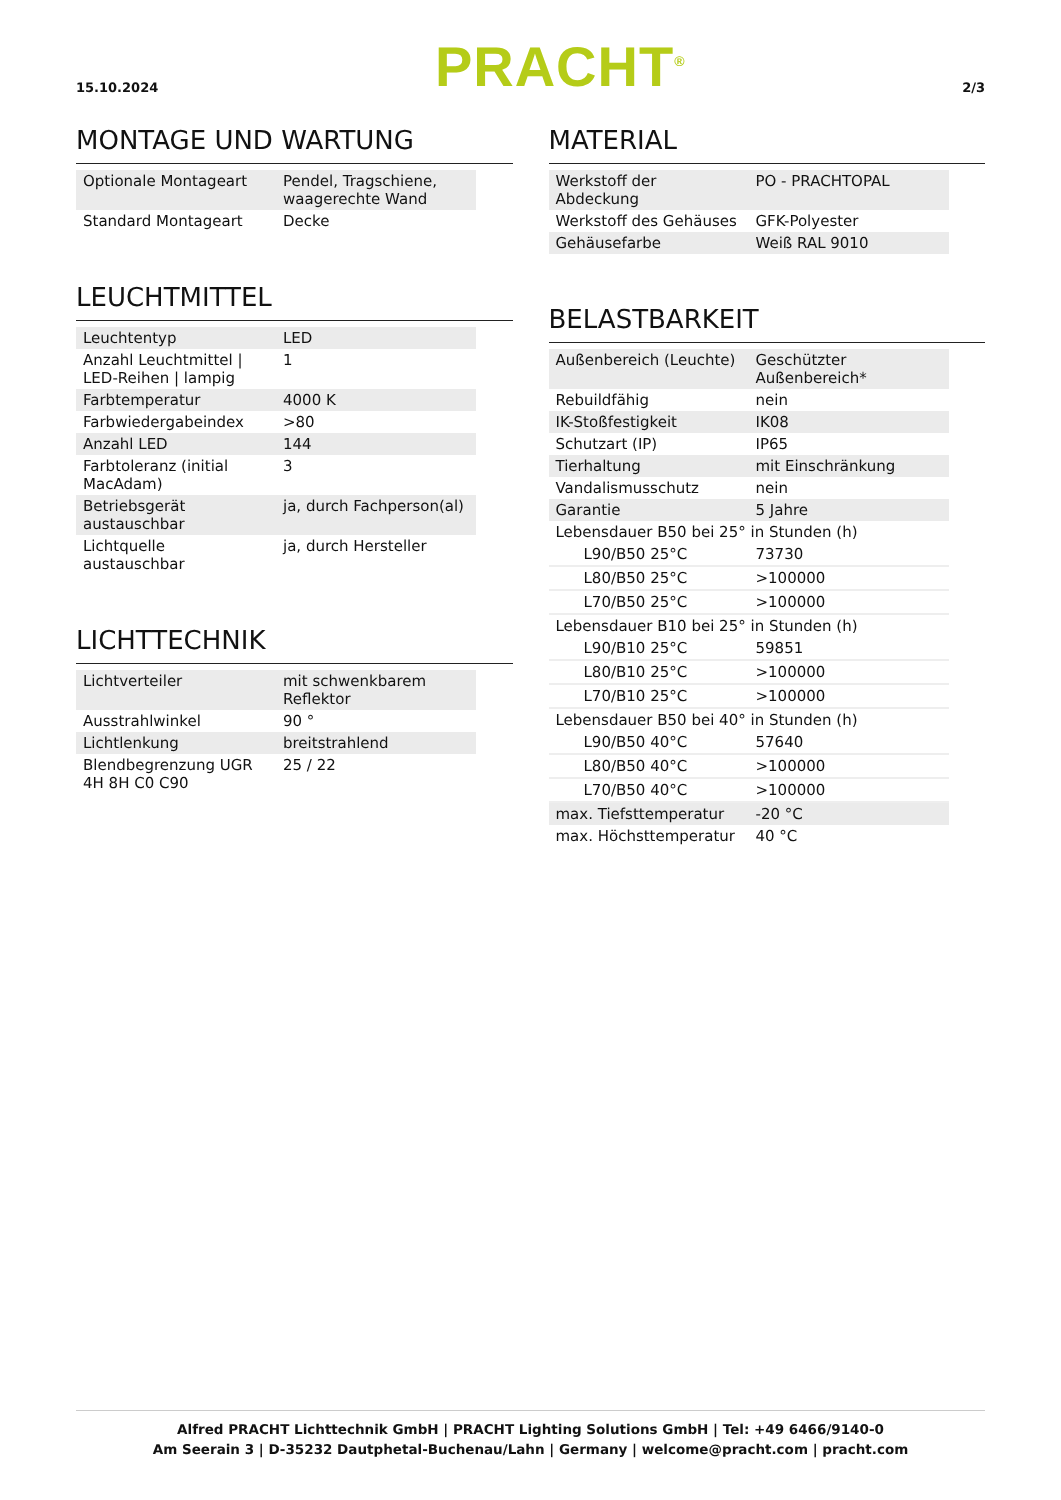15.10.2024
PRACHT<sup>®</sup>
2/3
MONTAGE UND WARTUNG
| Optionale Montageart | Pendel, Tragschiene, waagerechte Wand |
| Standard Montageart | Decke |
LEUCHTMITTEL
| Leuchtentyp | LED |
| Anzahl Leuchtmittel / LED-Reihen / lampig | 1 |
| Farbtemperatur | 4000 K |
| Farbwiedergabeindex | >80 |
| Anzahl LED | 144 |
| Farbtoleranz (initial MacAdam) | 3 |
| Betriebsgerät austauschbar | ja, durch Fachperson(al) |
| Lichtquelle austauschbar | ja, durch Hersteller |
LICHTTECHNIK
| Lichtverteiler | mit schwenkbarem Reflektor |
| Ausstrahlwinkel | 90 ° |
| Lichtlenkung | breitstrahlend |
| Blendbegrenzung UGR 4H 8H C0 C90 | 25 / 22 |
MATERIAL
| Werkstoff der Abdeckung | PO - PRACHTOPAL |
| Werkstoff des Gehäuses | GFK-Polyester |
| Gehäusefarbe | Weiß RAL 9010 |
BELASTBARKEIT
| Außenbereich (Leuchte) | Geschützter Außenbereich* |
| Rebuildfähig | nein |
| IK-Stoßfestigkeit | IK08 |
| Schutzart (IP) | IP65 |
| Tierhaltung | mit Einschränkung |
| Vandalismusschutz | nein |
| Garantie | 5 Jahre |
| Lebensdauer B50 bei 25° in Stunden (h) | |
| L90/B50 25°C | 73730 |
| L80/B50 25°C | >100000 |
| L70/B50 25°C | >100000 |
| Lebensdauer B10 bei 25° in Stunden (h) | |
| L90/B10 25°C | 59851 |
| L80/B10 25°C | >100000 |
| L70/B10 25°C | >100000 |
| Lebensdauer B50 bei 40° in Stunden (h) | |
| L90/B50 40°C | 57640 |
| L80/B50 40°C | >100000 |
| L70/B50 40°C | >100000 |
| max. Tiefsttemperatur | -20 °C |
| max. Höchsttemperatur | 40 °C |
Alfred PRACHT Lichttechnik GmbH | PRACHT Lighting Solutions GmbH | Tel: +49 6466/9140-0
Am Seerain 3 | D-35232 Dautphetal-Buchenau/Lahn | Germany | welcome@pracht.com | pracht.com